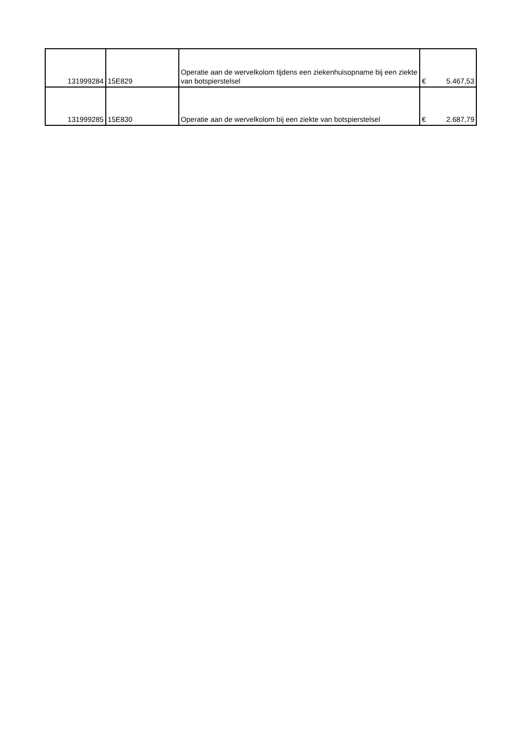| 131999284 | 15E829 | Operatie aan de wervelkolom tijdens een ziekenhuisopname bij een ziekte van botspierstelsel | € | 5.467,53 |
| 131999285 | 15E830 | Operatie aan de wervelkolom bij een ziekte van botspierstelsel | € | 2.687,79 |